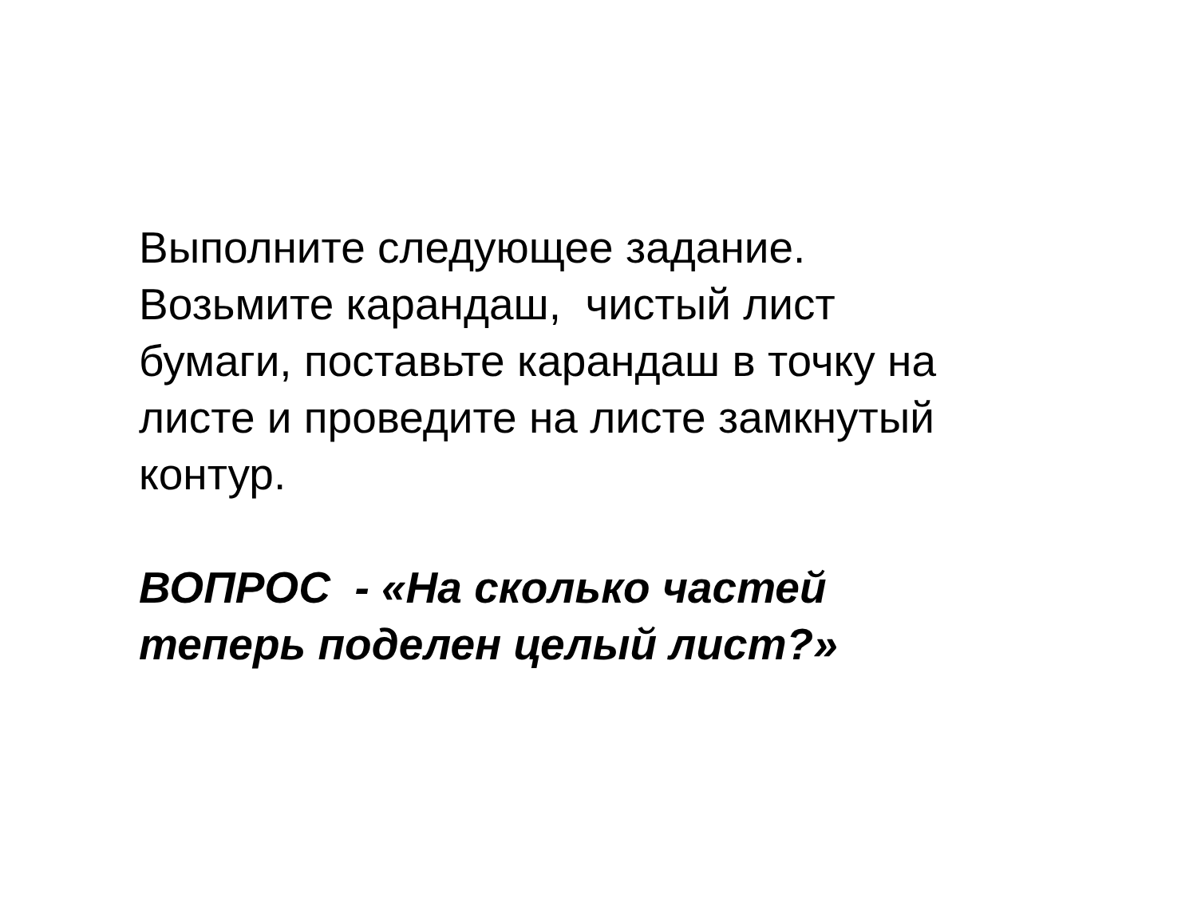Выполните следующее задание.
Возьмите карандаш, чистый лист
бумаги, поставьте карандаш в точку на
листе и проведите на листе замкнутый
контур.
ВОПРОС - «На сколько частей
теперь поделен целый лист?»